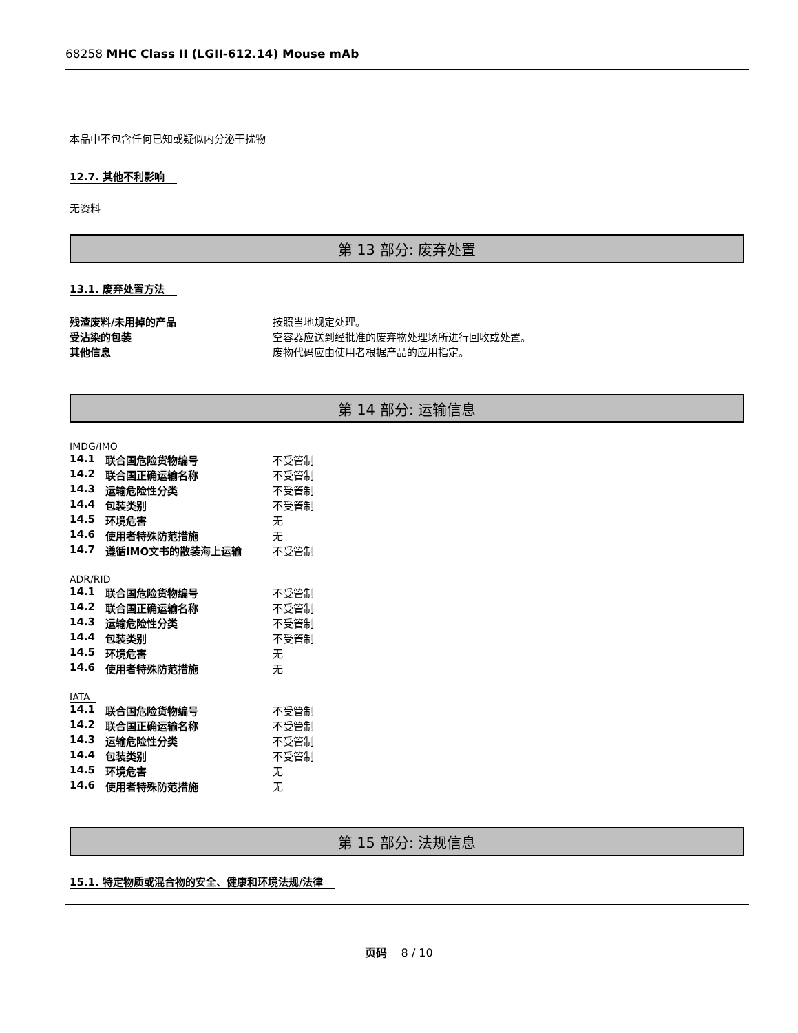68258 MHC Class II (LGII-612.14) Mouse mAb
本品中不包含任何已知或疑似内分泌干扰物
12.7. 其他不利影响
无资料
第 13 部分: 废弃处置
13.1. 废弃处置方法
| 残渣废料/未用掉的产品 | 按照当地规定处理。 |
| 受沾染的包装 | 空容器应送到经批准的废弃物处理场所进行回收或处置。 |
| 其他信息 | 废物代码应由使用者根据产品的应用指定。 |
第 14 部分: 运输信息
IMDG/IMO
| 14.1 | 联合国危险货物编号 | 不受管制 |
| 14.2 | 联合国正确运输名称 | 不受管制 |
| 14.3 | 运输危险性分类 | 不受管制 |
| 14.4 | 包装类别 | 不受管制 |
| 14.5 | 环境危害 | 无 |
| 14.6 | 使用者特殊防范措施 | 无 |
| 14.7 | 遵循IMO文书的散装海上运输 | 不受管制 |
ADR/RID
| 14.1 | 联合国危险货物编号 | 不受管制 |
| 14.2 | 联合国正确运输名称 | 不受管制 |
| 14.3 | 运输危险性分类 | 不受管制 |
| 14.4 | 包装类别 | 不受管制 |
| 14.5 | 环境危害 | 无 |
| 14.6 | 使用者特殊防范措施 | 无 |
IATA
| 14.1 | 联合国危险货物编号 | 不受管制 |
| 14.2 | 联合国正确运输名称 | 不受管制 |
| 14.3 | 运输危险性分类 | 不受管制 |
| 14.4 | 包装类别 | 不受管制 |
| 14.5 | 环境危害 | 无 |
| 14.6 | 使用者特殊防范措施 | 无 |
第 15 部分: 法规信息
15.1. 特定物质或混合物的安全、健康和环境法规/法律
页码 8 / 10